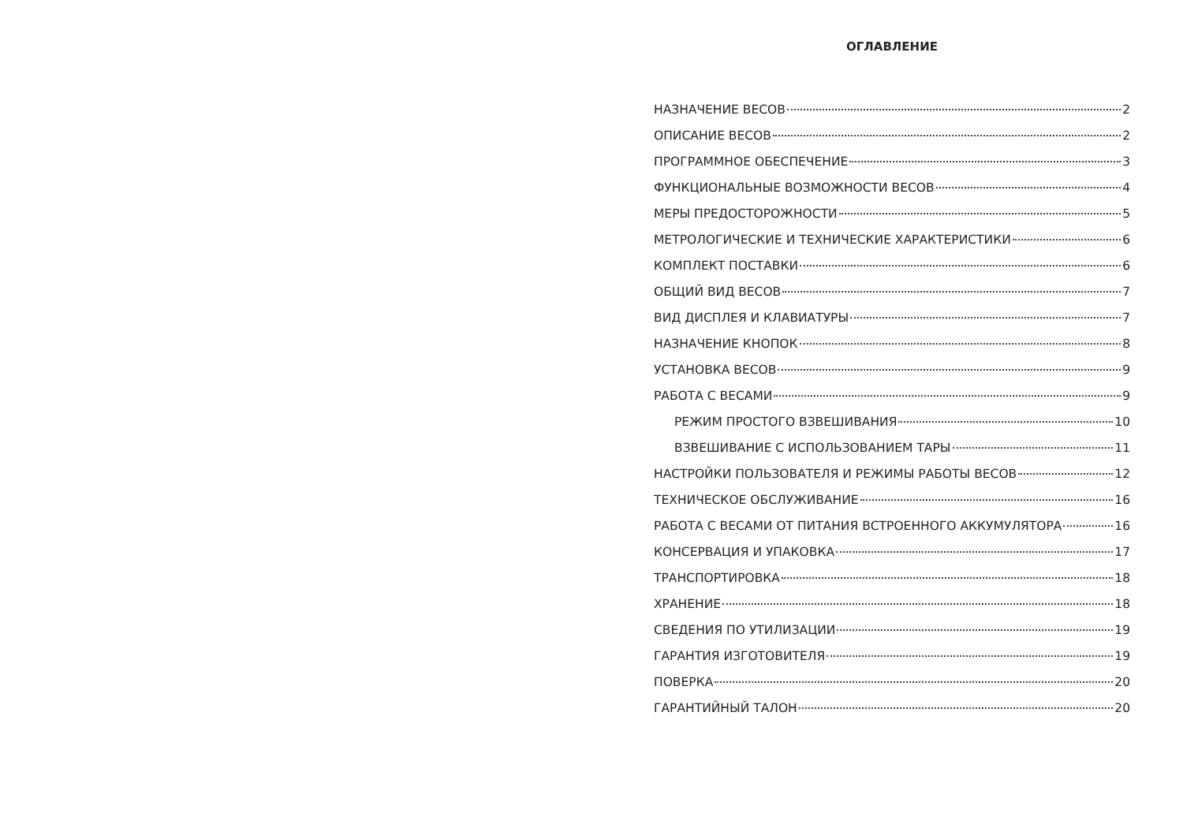ОГЛАВЛЕНИЕ
НАЗНАЧЕНИЕ ВЕСОВ 2
ОПИСАНИЕ ВЕСОВ 2
ПРОГРАММНОЕ ОБЕСПЕЧЕНИЕ 3
ФУНКЦИОНАЛЬНЫЕ ВОЗМОЖНОСТИ ВЕСОВ 4
МЕРЫ ПРЕДОСТОРОЖНОСТИ 5
МЕТРОЛОГИЧЕСКИЕ И ТЕХНИЧЕСКИЕ ХАРАКТЕРИСТИКИ 6
КОМПЛЕКТ ПОСТАВКИ 6
ОБЩИЙ ВИД ВЕСОВ 7
ВИД ДИСПЛЕЯ И КЛАВИАТУРЫ 7
НАЗНАЧЕНИЕ КНОПОК 8
УСТАНОВКА ВЕСОВ 9
РАБОТА С ВЕСАМИ 9
РЕЖИМ ПРОСТОГО ВЗВЕШИВАНИЯ 10
ВЗВЕШИВАНИЕ С ИСПОЛЬЗОВАНИЕМ ТАРЫ 11
НАСТРОЙКИ ПОЛЬЗОВАТЕЛЯ И РЕЖИМЫ РАБОТЫ ВЕСОВ 12
ТЕХНИЧЕСКОЕ ОБСЛУЖИВАНИЕ 16
РАБОТА С ВЕСАМИ ОТ ПИТАНИЯ ВСТРОЕННОГО АККУМУЛЯТОРА 16
КОНСЕРВАЦИЯ И УПАКОВКА 17
ТРАНСПОРТИРОВКА 18
ХРАНЕНИЕ 18
СВЕДЕНИЯ ПО УТИЛИЗАЦИИ 19
ГАРАНТИЯ ИЗГОТОВИТЕЛЯ 19
ПОВЕРКА 20
ГАРАНТИЙНЫЙ ТАЛОН 20